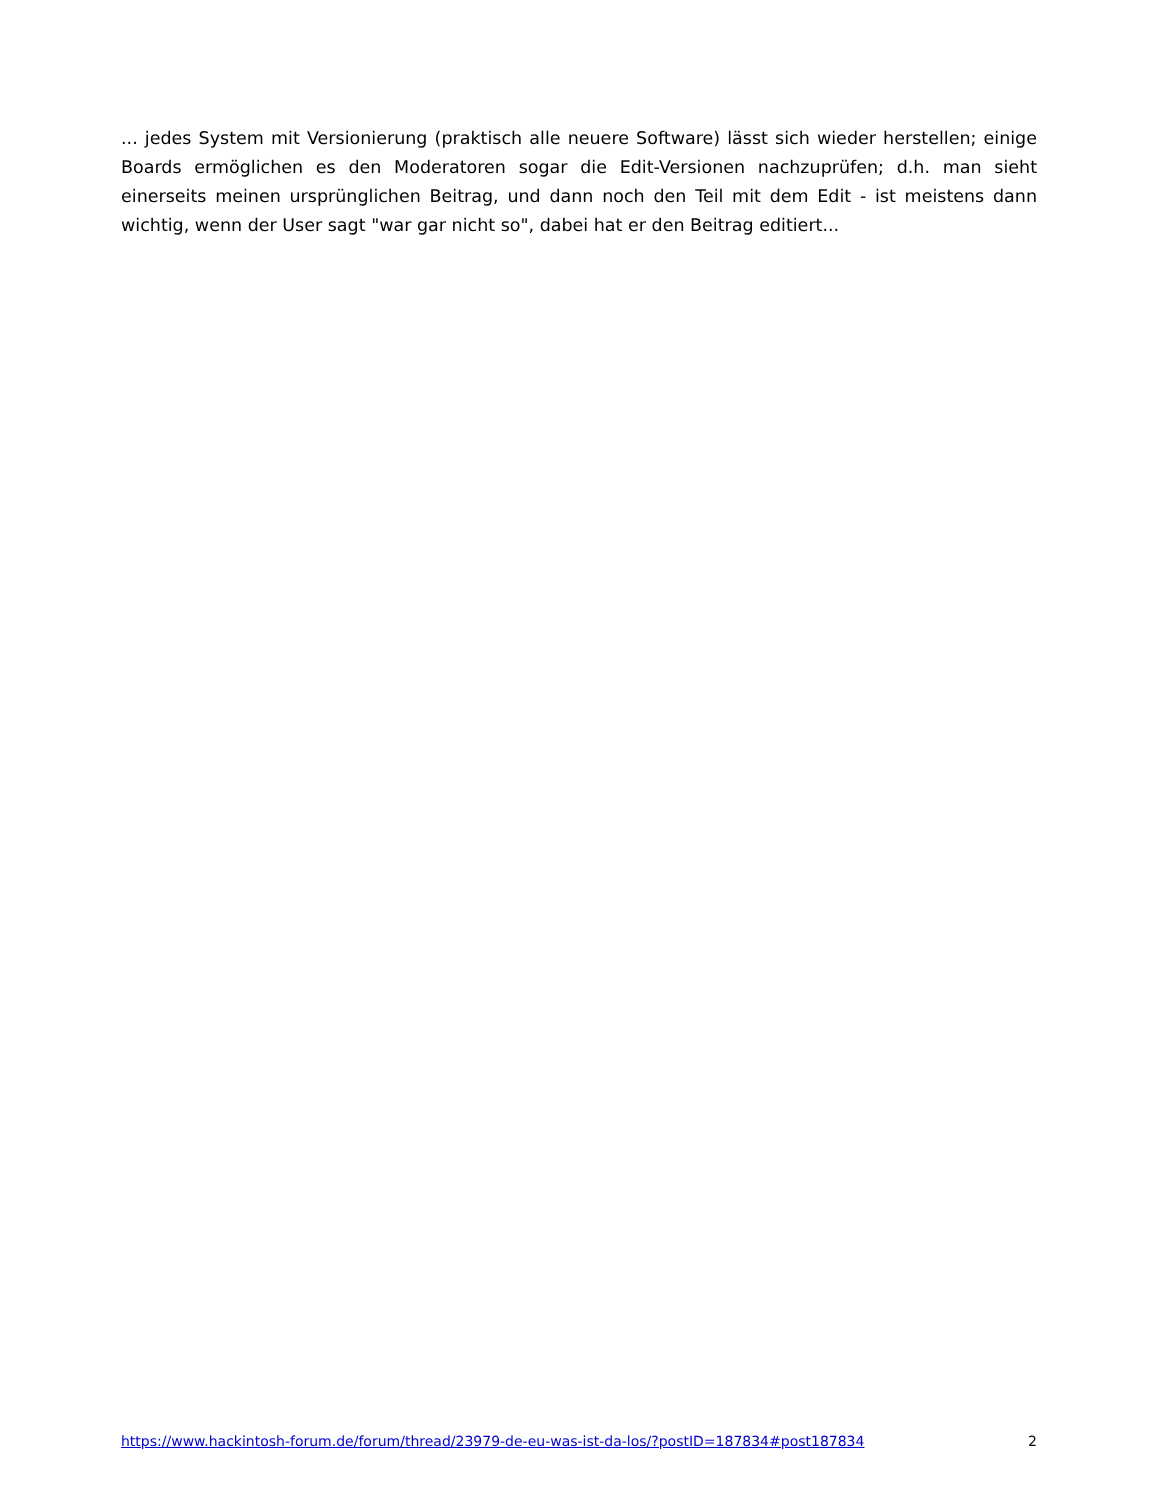... jedes System mit Versionierung (praktisch alle neuere Software) lässt sich wieder herstellen; einige Boards ermöglichen es den Moderatoren sogar die Edit-Versionen nachzuprüfen; d.h. man sieht einerseits meinen ursprünglichen Beitrag, und dann noch den Teil mit dem Edit - ist meistens dann wichtig, wenn der User sagt "war gar nicht so", dabei hat er den Beitrag editiert...
https://www.hackintosh-forum.de/forum/thread/23979-de-eu-was-ist-da-los/?postID=187834#post187834 2